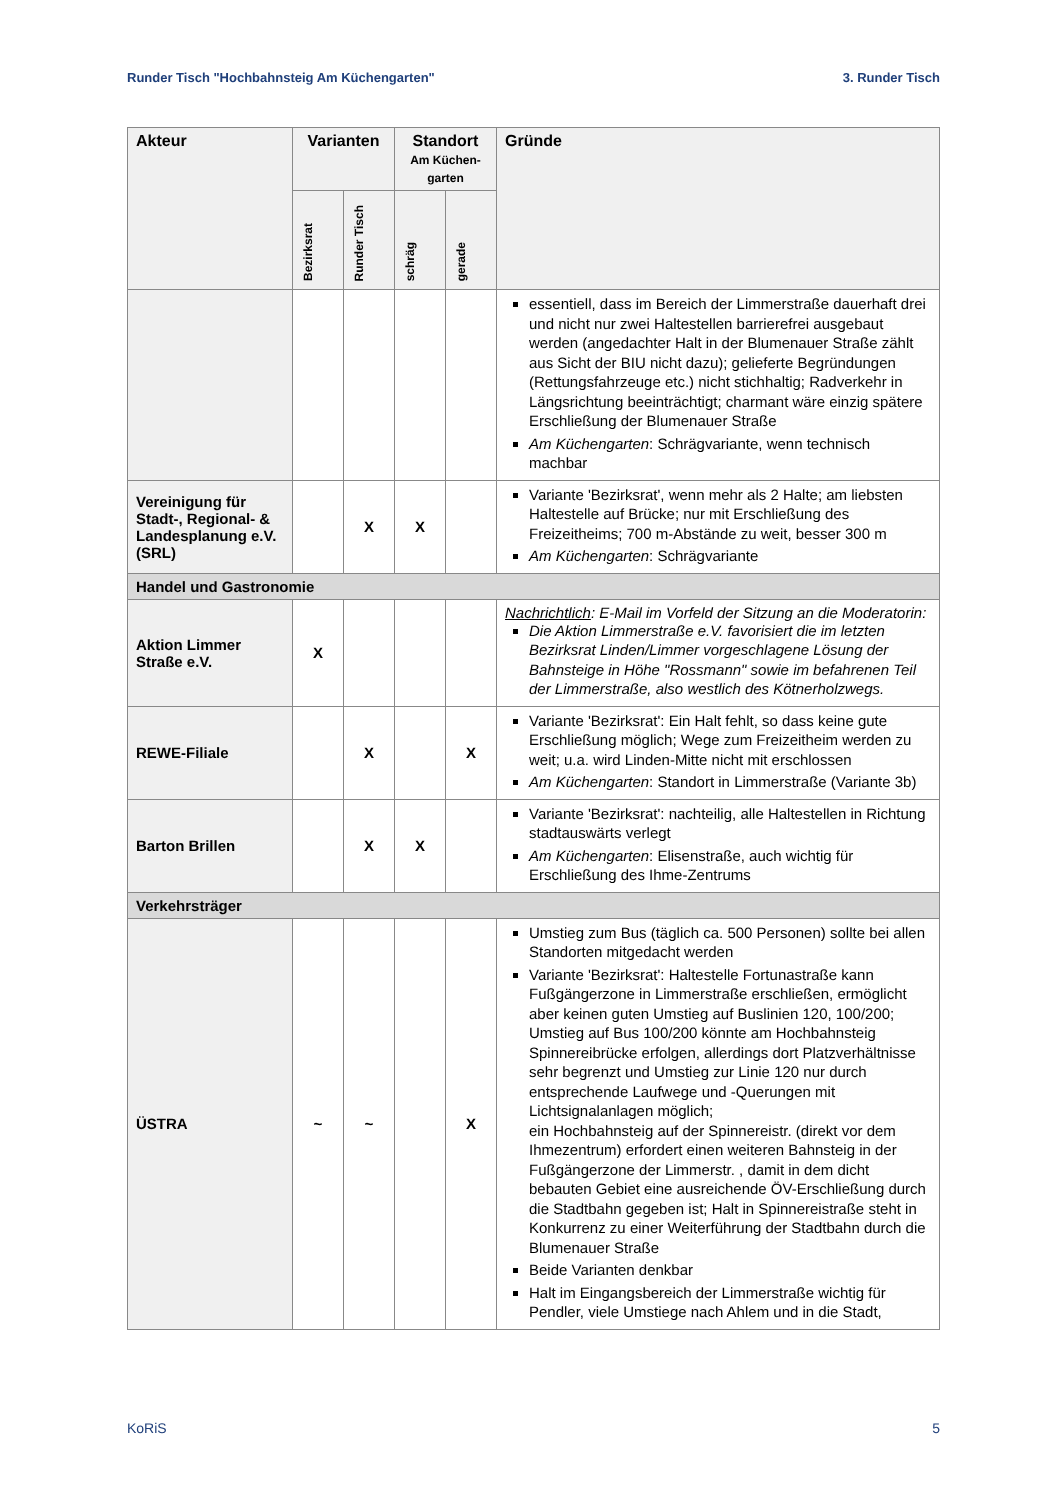Runder Tisch "Hochbahnsteig Am Küchengarten" 3. Runder Tisch
| Akteur | Varianten | | Standort Am Küchen-garten | | Gründe |
| --- | --- | --- | --- | --- | --- |
| | Bezirksrat | Runder Tisch | schräg | gerade | |
| | | | | | essentiell, dass im Bereich der Limmerstraße dauerhaft drei und nicht nur zwei Haltestellen barrierefrei ausgebaut werden (angedachter Halt in der Blumenauer Straße zählt aus Sicht der BIU nicht dazu); gelieferte Begründungen (Rettungsfahrzeuge etc.) nicht stichhaltig; Radverkehr in Längsrichtung beeinträchtigt; charmant wäre einzig spätere Erschließung der Blumenauer Straße Am Küchengarten : Schrägvariante, wenn technisch machbar |
| Vereinigung für Stadt-, Regional- & Landesplanung e.V. (SRL) | | X | X | | Variante 'Bezirksrat', wenn mehr als 2 Halte; am liebsten Haltestelle auf Brücke; nur mit Erschließung des Freizeitheims; 700 m-Abstände zu weit, besser 300 m Am Küchengarten : Schrägvariante |
| Handel und Gastronomie | | | | | |
| Aktion Limmer Straße e.V. | X | | | | Nachrichtlich : E-Mail im Vorfeld der Sitzung an die Moderatorin: Die Aktion Limmerstraße e.V. favorisiert die im letzten Bezirksrat Linden/Limmer vorgeschlagene Lösung der Bahnsteige in Höhe "Rossmann" sowie im befahrenen Teil der Limmerstraße, also westlich des Kötnerholzwegs. |
| REWE-Filiale | | X | | X | Variante 'Bezirksrat': Ein Halt fehlt, so dass keine gute Erschließung möglich; Wege zum Freizeitheim werden zu weit; u.a. wird Linden-Mitte nicht mit erschlossen Am Küchengarten : Standort in Limmerstraße (Variante 3b) |
| Barton Brillen | | X | X | | Variante 'Bezirksrat': nachteilig, alle Haltestellen in Richtung stadtauswärts verlegt Am Küchengarten : Elisenstraße, auch wichtig für Erschließung des Ihme-Zentrums |
| Verkehrsträger | | | | | |
| ÜSTRA | ~ | ~ | | X | Umstieg zum Bus (täglich ca. 500 Personen) sollte bei allen Standorten mitgedacht werden Variante 'Bezirksrat': Haltestelle Fortunastraße kann Fußgängerzone in Limmerstraße erschließen, ermöglicht aber keinen guten Umstieg auf Buslinien 120, 100/200; Umstieg auf Bus 100/200 könnte am Hochbahnsteig Spinnereibrücke erfolgen, allerdings dort Platzverhältnisse sehr begrenzt und Umstieg zur Linie 120 nur durch entsprechende Laufwege und -Querungen mit Lichtsignalanlagen möglich; ein Hochbahnsteig auf der Spinnereistr. (direkt vor dem Ihmezentrum) erfordert einen weiteren Bahnsteig in der Fußgängerzone der Limmerstr. , damit in dem dicht bebauten Gebiet eine ausreichende ÖV-Erschließung durch die Stadtbahn gegeben ist; Halt in Spinnereistraße steht in Konkurrenz zu einer Weiterführung der Stadtbahn durch die Blumenauer Straße Beide Varianten denkbar Halt im Eingangsbereich der Limmerstraße wichtig für Pendler, viele Umstiege nach Ahlem und in die Stadt, |
KoRiS 5